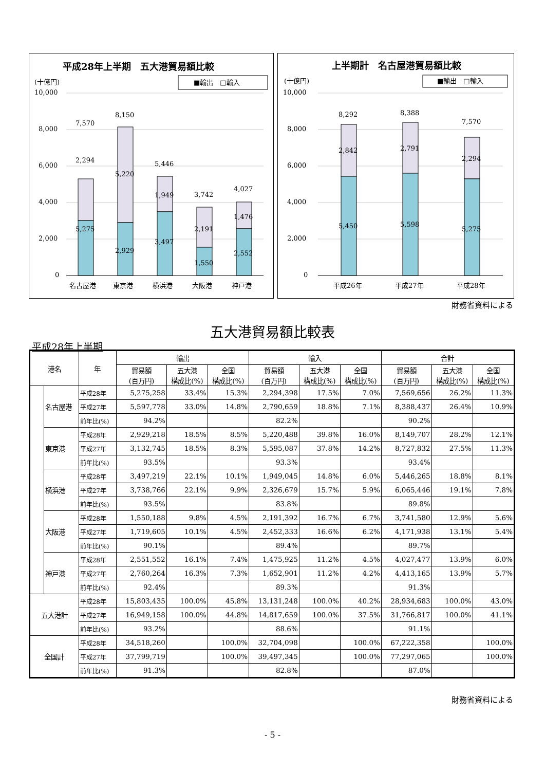平成28年上半期　五大港貿易額比較
(十億円)
■輸出　□輸入
10,000
8,000
6,000
4,000
2,000
0
7,570
8,150
5,446
3,742
4,027
2,294
5,220
1,949
2,191
1,476
5,275
2,929
3,497
1,550
2,552
名古屋港
東京港
横浜港
大阪港
神戸港
上半期計　名古屋港貿易額比較
(十億円)
■輸出　□輸入
10,000
8,000
6,000
4,000
2,000
0
8,292
8,388
7,570
2,842
2,791
2,294
5,450
5,598
5,275
平成26年
平成27年
平成28年
財務省資料による
五大港貿易額比較表
平成28年上半期
| 港名 | | 年 | 輸出 | | | 輸入 | | | 合計 | | |
| --- | --- | --- | --- | --- | --- | --- | --- | --- | --- | --- | --- |
| | | | 貿易額 (百万円) | 五大港 構成比(%) | 全国 構成比(%) | 貿易額 (百万円) | 五大港 構成比(%) | 全国 構成比(%) | 貿易額 (百万円) | 五大港 構成比(%) | 全国 構成比(%) |
| | 名古屋港 | 平成28年 | 5,275,258 | 33.4% | 15.3% | 2,294,398 | 17.5% | 7.0% | 7,569,656 | 26.2% | 11.3% |
| | | 平成27年 | 5,597,778 | 33.0% | 14.8% | 2,790,659 | 18.8% | 7.1% | 8,388,437 | 26.4% | 10.9% |
| | | 前年比(%) | 94.2% | | | 82.2% | | | 90.2% | | |
| | 東京港 | 平成28年 | 2,929,218 | 18.5% | 8.5% | 5,220,488 | 39.8% | 16.0% | 8,149,707 | 28.2% | 12.1% |
| | | 平成27年 | 3,132,745 | 18.5% | 8.3% | 5,595,087 | 37.8% | 14.2% | 8,727,832 | 27.5% | 11.3% |
| | | 前年比(%) | 93.5% | | | 93.3% | | | 93.4% | | |
| | 横浜港 | 平成28年 | 3,497,219 | 22.1% | 10.1% | 1,949,045 | 14.8% | 6.0% | 5,446,265 | 18.8% | 8.1% |
| | | 平成27年 | 3,738,766 | 22.1% | 9.9% | 2,326,679 | 15.7% | 5.9% | 6,065,446 | 19.1% | 7.8% |
| | | 前年比(%) | 93.5% | | | 83.8% | | | 89.8% | | |
| | 大阪港 | 平成28年 | 1,550,188 | 9.8% | 4.5% | 2,191,392 | 16.7% | 6.7% | 3,741,580 | 12.9% | 5.6% |
| | | 平成27年 | 1,719,605 | 10.1% | 4.5% | 2,452,333 | 16.6% | 6.2% | 4,171,938 | 13.1% | 5.4% |
| | | 前年比(%) | 90.1% | | | 89.4% | | | 89.7% | | |
| | 神戸港 | 平成28年 | 2,551,552 | 16.1% | 7.4% | 1,475,925 | 11.2% | 4.5% | 4,027,477 | 13.9% | 6.0% |
| | | 平成27年 | 2,760,264 | 16.3% | 7.3% | 1,652,901 | 11.2% | 4.2% | 4,413,165 | 13.9% | 5.7% |
| | | 前年比(%) | 92.4% | | | 89.3% | | | 91.3% | | |
| 五大港計 | | 平成28年 | 15,803,435 | 100.0% | 45.8% | 13,131,248 | 100.0% | 40.2% | 28,934,683 | 100.0% | 43.0% |
| | | 平成27年 | 16,949,158 | 100.0% | 44.8% | 14,817,659 | 100.0% | 37.5% | 31,766,817 | 100.0% | 41.1% |
| | | 前年比(%) | 93.2% | | | 88.6% | | | 91.1% | | |
| 全国計 | | 平成28年 | 34,518,260 | | 100.0% | 32,704,098 | | 100.0% | 67,222,358 | | 100.0% |
| | | 平成27年 | 37,799,719 | | 100.0% | 39,497,345 | | 100.0% | 77,297,065 | | 100.0% |
| | | 前年比(%) | 91.3% | | | 82.8% | | | 87.0% | | |
財務省資料による
- 5 -